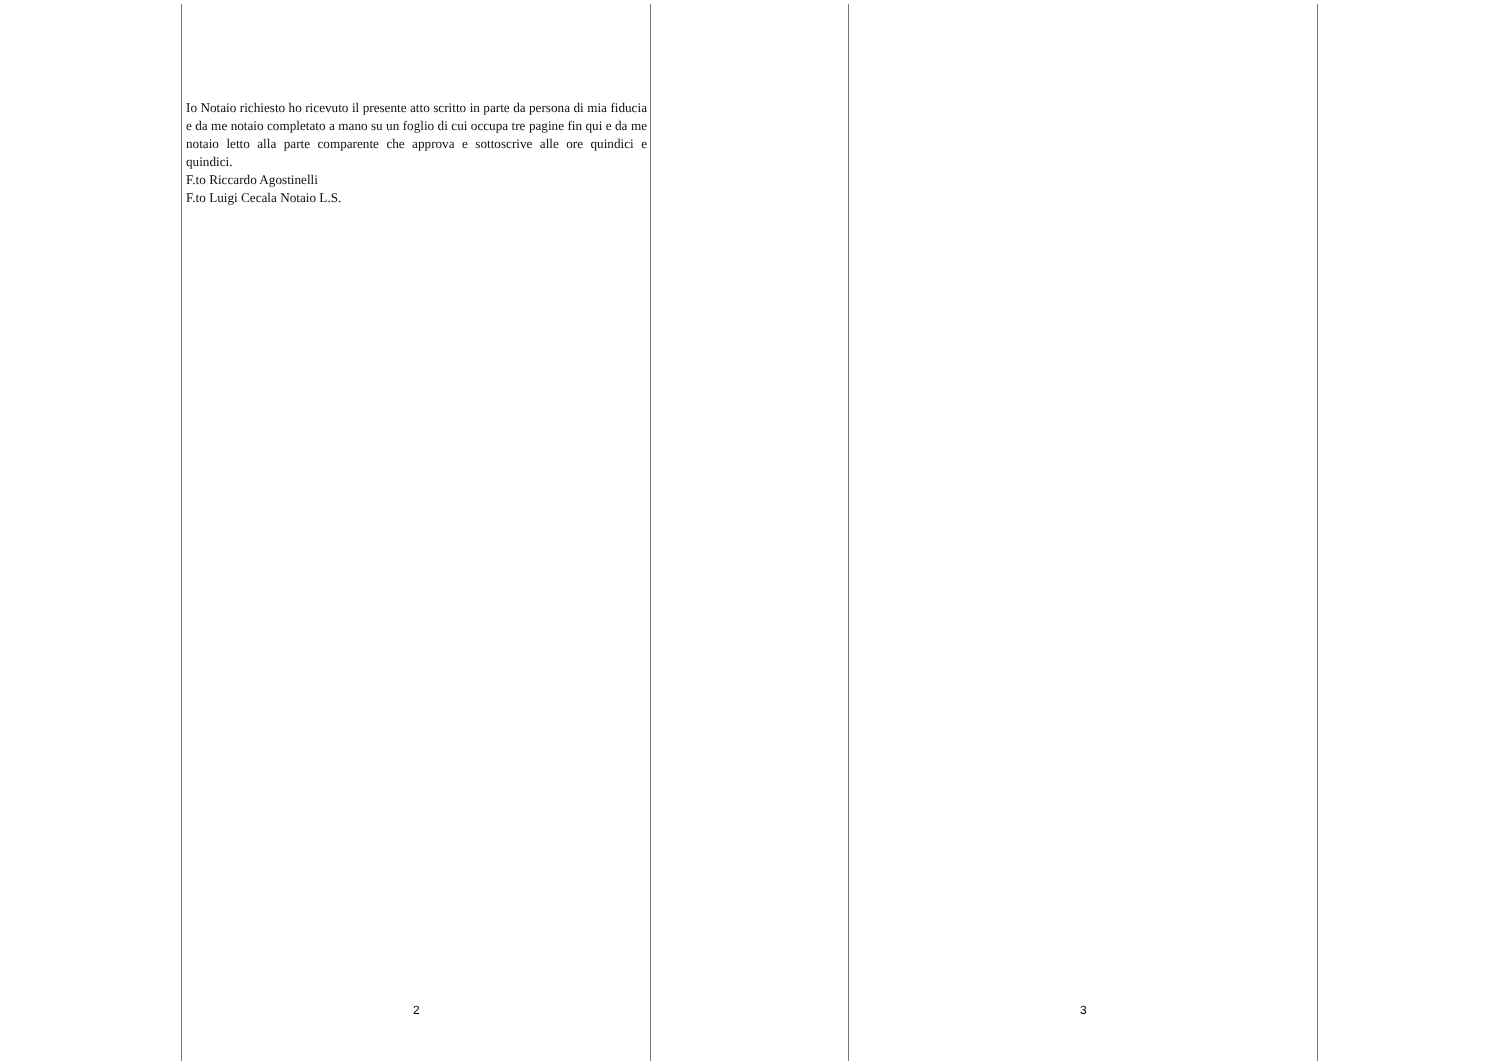Io Notaio richiesto ho ricevuto il presente atto scritto in parte da persona di mia fiducia e da me notaio completato a mano su un foglio di cui occupa tre pagine fin qui e da me notaio letto alla parte comparente che approva e sottoscrive alle ore quindici e quindici.
F.to Riccardo Agostinelli
F.to Luigi Cecala Notaio L.S.
2
3